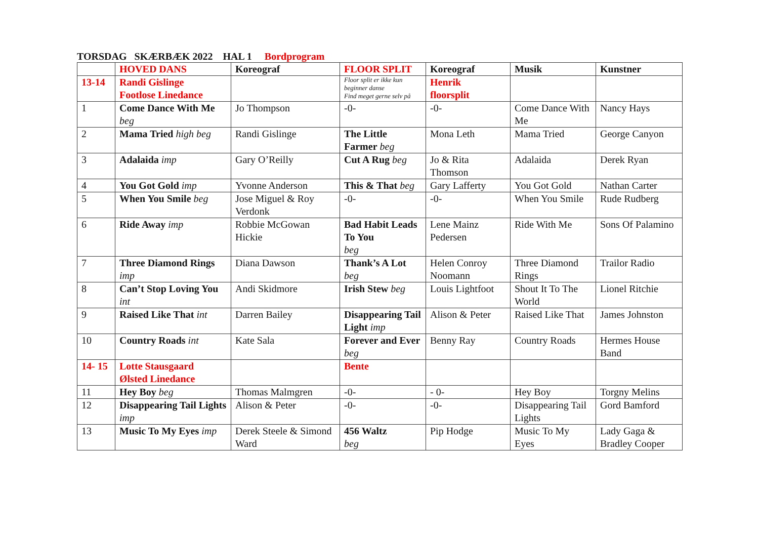TORSDAG SKÆRBÆK 2022 HAL 1 Bordprogram
| | HOVED DANS | Koreograf | FLOOR SPLIT | Koreograf | Musik | Kunstner |
| --- | --- | --- | --- | --- | --- | --- |
| 13-14 | Randi Gislinge Footlose Linedance | | Floor split er ikke kun beginner danse Find meget gerne selv på | Henrik floorsplit | | |
| 1 | Come Dance With Me beg | Jo Thompson | -0- | -0- | Come Dance With Me | Nancy Hays |
| 2 | Mama Tried high beg | Randi Gislinge | The Little Farmer beg | Mona Leth | Mama Tried | George Canyon |
| 3 | Adalaida imp | Gary O’Reilly | Cut A Rug beg | Jo & Rita Thomson | Adalaida | Derek Ryan |
| 4 | You Got Gold imp | Yvonne Anderson | This & That beg | Gary Lafferty | You Got Gold | Nathan Carter |
| 5 | When You Smile beg | Jose Miguel & Roy Verdonk | -0- | -0- | When You Smile | Rude Rudberg |
| 6 | Ride Away imp | Robbie McGowan Hickie | Bad Habit Leads To You beg | Lene Mainz Pedersen | Ride With Me | Sons Of Palamino |
| 7 | Three Diamond Rings imp | Diana Dawson | Thank’s A Lot beg | Helen Conroy Noomann | Three Diamond Rings | Trailor Radio |
| 8 | Can’t Stop Loving You int | Andi Skidmore | Irish Stew beg | Louis Lightfoot | Shout It To The World | Lionel Ritchie |
| 9 | Raised Like That int | Darren Bailey | Disappearing Tail Light imp | Alison & Peter | Raised Like That | James Johnston |
| 10 | Country Roads int | Kate Sala | Forever and Ever beg | Benny Ray | Country Roads | Hermes House Band |
| 14- 15 | Lotte Stausgaard Ølsted Linedance | | Bente | | | |
| 11 | Hey Boy beg | Thomas Malmgren | -0- | - 0- | Hey Boy | Torgny Melins |
| 12 | Disappearing Tail Lights imp | Alison & Peter | -0- | -0- | Disappearing Tail Lights | Gord Bamford |
| 13 | Music To My Eyes imp | Derek Steele & Simond Ward | 456 Waltz beg | Pip Hodge | Music To My Eyes | Lady Gaga & Bradley Cooper |